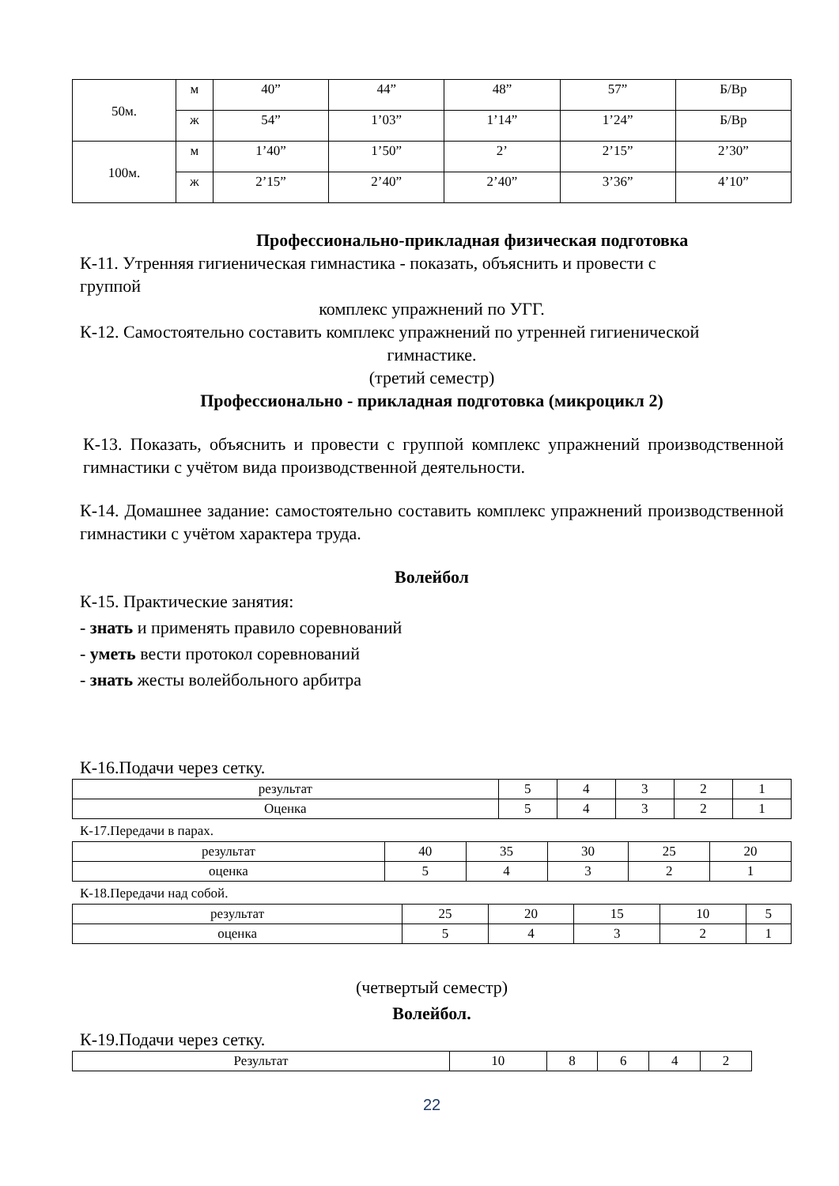| 50м. | м | 40” | 44” | 48” | 57” | Б/Вр |
| | ж | 54” | 1’03” | 1’14” | 1’24” | Б/Вр |
| 100м. | м | 1’40” | 1’50” | 2’ | 2’15” | 2’30” |
| | ж | 2’15” | 2’40” | 2’40” | 3’36” | 4’10” |
Профессионально-прикладная физическая подготовка
К-11. Утренняя гигиеническая гимнастика - показать, объяснить и провести с
группой
комплекс упражнений по УГГ.
К-12. Самостоятельно составить комплекс упражнений по утренней гигиенической
гимнастике.
(третий семестр)
Профессионально - прикладная подготовка (микроцикл 2)
К-13. Показать, объяснить и провести с группой комплекс упражнений производственной гимнастики с учётом вида производственной деятельности.
К-14. Домашнее задание: самостоятельно составить комплекс упражнений производственной гимнастики с учётом характера труда.
Волейбол
К-15. Практические занятия:
- знать и применять правило соревнований
- уметь вести протокол соревнований
- знать жесты волейбольного арбитра
К-16.Подачи через сетку.
| результат | 5 | 4 | 3 | 2 | 1 |
| Оценка | 5 | 4 | 3 | 2 | 1 |
К-17.Передачи в парах.
| результат | 40 | 35 | 30 | 25 | 20 |
| оценка | 5 | 4 | 3 | 2 | 1 |
К-18.Передачи над собой.
| результат | 25 | 20 | 15 | 10 | 5 |
| оценка | 5 | 4 | 3 | 2 | 1 |
(четвертый семестр)
Волейбол.
К-19.Подачи через сетку.
| Результат | 10 | 8 | 6 | 4 | 2 |
22